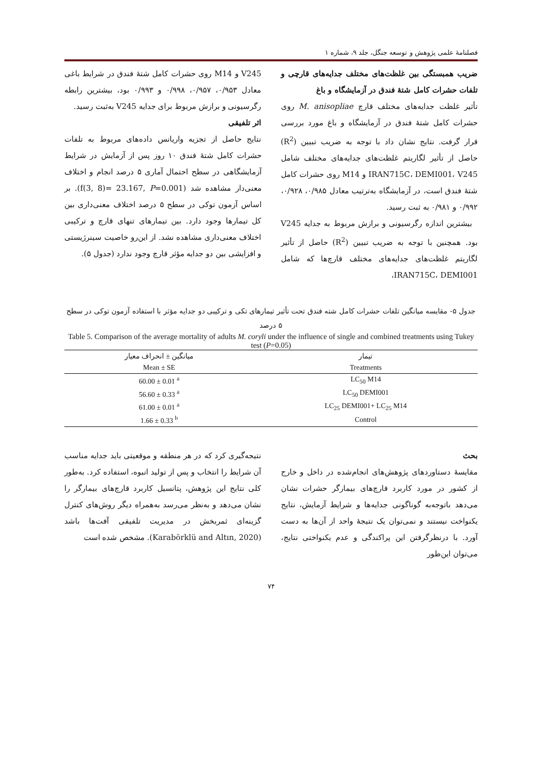فصلنامهٔ علمی پژوهش و توسعه جنگل، جلد ۹، شماره ۱
ضریب همبستگی بین غلظت‌های مختلف جدایه‌های قارچی و تلفات حشرات کامل شتهٔ فندق در آزمایشگاه و باغ
تأثیر غلظت جدایه‌های مختلف قارچ M. anisopliae روی حشرات کامل شتهٔ فندق در آزمایشگاه و باغ مورد بررسی قرار گرفت. نتایج نشان داد با توجه به ضریب تبیین (R<sup>2</sup>) حاصل از تأثیر لگاریتم غلظت‌های جدایه‌های مختلف شامل IRAN715C، DEMI001، V245 و M14 روی حشرات کامل شتهٔ فندق است، در آزمایشگاه به‌ترتیب معادل ۰/۹۸۵، ۰/۹۲۸، ۰/۹۹۲ و ۰/۹۸۱ به ثبت رسید.
بیشترین اندازه رگرسیونی و برازش مربوط به جدایه V245 بود. همچنین با توجه به ضریب تبیین (R<sup>2</sup>) حاصل از تأثیر لگاریتم غلظت‌های جدایه‌های مختلف قارچ‌ها که شامل IRAN715C، DEMI001،
V245 و M14 روی حشرات کامل شتهٔ فندق در شرایط باغی معادل ۰/۹۵۳، ۰/۹۵۷، ۰/۹۹۸ و ۰/۹۹۳ بود، بیشترین رابطه رگرسیونی و برازش مربوط برای جدایه V245 به‌ثبت رسید.
اثر تلفیقی
نتایج حاصل از تجزیه واریانس داده‌های مربوط به تلفات حشرات کامل شتهٔ فندق ۱۰ روز پس از آزمایش در شرایط آزمایشگاهی در سطح احتمال آماری ۵ درصد انجام و اختلاف معنی‌دار مشاهده شد (f(3, 8)= 23.167, P=0.001). بر اساس آزمون توکی در سطح ۵ درصد اختلاف معنی‌داری بین کل تیمارها وجود دارد. بین تیمارهای تنهای قارچ و ترکیبی اختلاف معنی‌داری مشاهده نشد. از این‌رو خاصیت سینرژیستی و افزایشی بین دو جدایه مؤثر قارچ وجود ندارد (جدول ۵).
جدول ۵- مقایسه میانگین تلفات حشرات کامل شته فندق تحت تأثیر تیمارهای تکی و ترکیبی دو جدایه مؤثر با استفاده آزمون توکی در سطح ۵ درصد
Table 5. Comparison of the average mortality of adults M. coryli under the influence of single and combined treatments using Tukey test (P=0.05)
| میانگین ± انحراف معیار | تیمار |
| --- | --- |
| Mean ± SE | Treatments |
| 60.00 ± 0.01 <sup>a</sup> | LC<sub>50</sub> M14 |
| 56.60 ± 0.33 <sup>a</sup> | LC<sub>50</sub> DEMI001 |
| 61.00 ± 0.01 <sup>a</sup> | LC<sub>25</sub> DEMI001+ LC<sub>25</sub> M14 |
| 1.66 ± 0.33 <sup>b</sup> | Control |
بحث
مقایسهٔ دستاوردهای پژوهش‌های انجام‌شده در داخل و خارج از کشور در مورد کاربرد قارچ‌های بیمارگر حشرات نشان می‌دهد باتوجه‌به گوناگونی جدایه‌ها و شرایط آزمایش، نتایج یکنواخت نیستند و نمی‌توان یک نتیجهٔ واحد از آن‌ها به دست آورد. با درنظرگرفتن این پراکندگی و عدم یکنواختی نتایج، می‌توان این‌طور
نتیجه‌گیری کرد که در هر منطقه و موقعیتی باید جدایه مناسب آن شرایط را انتخاب و پس از تولید انبوه، استفاده کرد. به‌طور کلی نتایج این پژوهش، پتانسیل کاربرد قارچ‌های بیمارگر را نشان می‌دهد و به‌نظر می‌رسد به‌همراه دیگر روش‌های کنترل گزینه‌ای ثمربخش در مدیریت تلفیقی آفت‌ها باشد (Karabörklü and Altın, 2020). مشخص شده است
۷۴